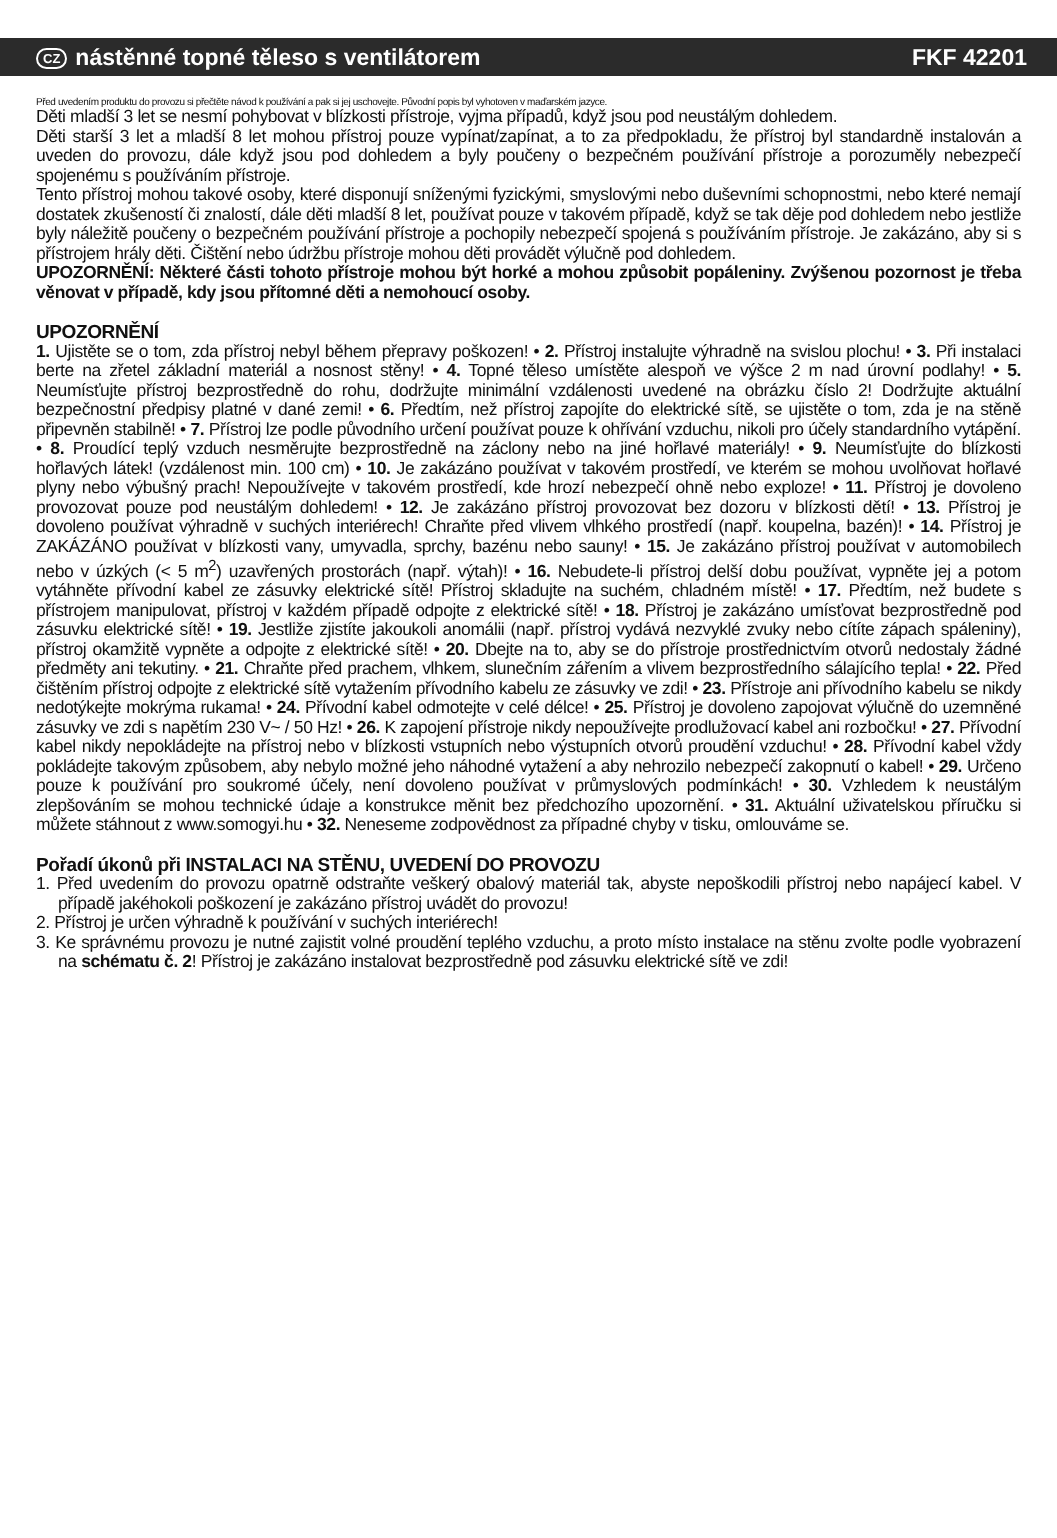CZ nástěnné topné těleso s ventilátorem FKF 42201
Před uvedením produktu do provozu si přečtěte návod k používání a pak si jej uschovejte. Původní popis byl vyhotoven v maďarském jazyce.
Děti mladší 3 let se nesmí pohybovat v blízkosti přístroje, vyjma případů, když jsou pod neustálým dohledem.
Děti starší 3 let a mladší 8 let mohou přístroj pouze vypínat/zapínat, a to za předpokladu, že přístroj byl standardně instalován a uveden do provozu, dále když jsou pod dohledem a byly poučeny o bezpečném používání přístroje a porozuměly nebezpečí spojenému s používáním přístroje.
Tento přístroj mohou takové osoby, které disponují sníženými fyzickými, smyslovými nebo duševními schopnostmi, nebo které nemají dostatek zkušeností či znalostí, dále děti mladší 8 let, používat pouze v takovém případě, když se tak děje pod dohledem nebo jestliže byly náležitě poučeny o bezpečném používání přístroje a pochopily nebezpečí spojená s používáním přístroje. Je zakázáno, aby si s přístrojem hrály děti. Čištění nebo údržbu přístroje mohou děti provádět výlučně pod dohledem.
UPOZORNĚNÍ: Některé části tohoto přístroje mohou být horké a mohou způsobit popáleniny. Zvýšenou pozornost je třeba věnovat v případě, kdy jsou přítomné děti a nemohoucí osoby.
UPOZORNĚNÍ
1. Ujistěte se o tom, zda přístroj nebyl během přepravy poškozen! • 2. Přístroj instalujte výhradně na svislou plochu! • 3. Při instalaci berte na zřetel základní materiál a nosnost stěny! • 4. Topné těleso umístěte alespoň ve výšce 2 m nad úrovní podlahy! • 5. Neumísťujte přístroj bezprostředně do rohu, dodržujte minimální vzdálenosti uvedené na obrázku číslo 2! Dodržujte aktuální bezpečnostní předpisy platné v dané zemi! • 6. Předtím, než přístroj zapojíte do elektrické sítě, se ujistěte o tom, zda je na stěně připevněn stabilně! • 7. Přístroj lze podle původního určení používat pouze k ohřívání vzduchu, nikoli pro účely standardního vytápění. • 8. Proudící teplý vzduch nesměrujte bezprostředně na záclony nebo na jiné hořlavé materiály! • 9. Neumísťujte do blízkosti hořlavých látek! (vzdálenost min. 100 cm) • 10. Je zakázáno používat v takovém prostředí, ve kterém se mohou uvolňovat hořlavé plyny nebo výbušný prach! Nepoužívejte v takovém prostředí, kde hrozí nebezpečí ohně nebo exploze! • 11. Přístroj je dovoleno provozovat pouze pod neustálým dohledem! • 12. Je zakázáno přístroj provozovat bez dozoru v blízkosti dětí! • 13. Přístroj je dovoleno používat výhradně v suchých interiérech! Chraňte před vlivem vlhkého prostředí (např. koupelna, bazén)! • 14. Přístroj je ZAKÁZÁNO používat v blízkosti vany, umyvadla, sprchy, bazénu nebo sauny! • 15. Je zakázáno přístroj používat v automobilech nebo v úzkých (< 5 m<sup>2</sup>) uzavřených prostorách (např. výtah)! • 16. Nebudete-li přístroj delší dobu používat, vypněte jej a potom vytáhněte přívodní kabel ze zásuvky elektrické sítě! Přístroj skladujte na suchém, chladném místě! • 17. Předtím, než budete s přístrojem manipulovat, přístroj v každém případě odpojte z elektrické sítě! • 18. Přístroj je zakázáno umísťovat bezprostředně pod zásuvku elektrické sítě! • 19. Jestliže zjistíte jakoukoli anomálii (např. přístroj vydává nezvyklé zvuky nebo cítíte zápach spáleniny), přístroj okamžitě vypněte a odpojte z elektrické sítě! • 20. Dbejte na to, aby se do přístroje prostřednictvím otvorů nedostaly žádné předměty ani tekutiny. • 21. Chraňte před prachem, vlhkem, slunečním zářením a vlivem bezprostředního sálajícího tepla! • 22. Před čištěním přístroj odpojte z elektrické sítě vytažením přívodního kabelu ze zásuvky ve zdi! • 23. Přístroje ani přívodního kabelu se nikdy nedotýkejte mokrýma rukama! • 24. Přívodní kabel odmotejte v celé délce! • 25. Přístroj je dovoleno zapojovat výlučně do uzemněné zásuvky ve zdi s napětím 230 V~ / 50 Hz! • 26. K zapojení přístroje nikdy nepoužívejte prodlužovací kabel ani rozbočku! • 27. Přívodní kabel nikdy nepokládejte na přístroj nebo v blízkosti vstupních nebo výstupních otvorů proudění vzduchu! • 28. Přívodní kabel vždy pokládejte takovým způsobem, aby nebylo možné jeho náhodné vytažení a aby nehrozilo nebezpečí zakopnutí o kabel! • 29. Určeno pouze k používání pro soukromé účely, není dovoleno používat v průmyslových podmínkách! • 30. Vzhledem k neustálým zlepšováním se mohou technické údaje a konstrukce měnit bez předchozího upozornění. • 31. Aktuální uživatelskou příručku si můžete stáhnout z www.somogyi.hu • 32. Neneseme zodpovědnost za případné chyby v tisku, omlouváme se.
Pořadí úkonů při INSTALACI NA STĚNU, UVEDENÍ DO PROVOZU
1. Před uvedením do provozu opatrně odstraňte veškerý obalový materiál tak, abyste nepoškodili přístroj nebo napájecí kabel. V případě jakéhokoli poškození je zakázáno přístroj uvádět do provozu!
2. Přístroj je určen výhradně k používání v suchých interiérech!
3. Ke správnému provozu je nutné zajistit volné proudění teplého vzduchu, a proto místo instalace na stěnu zvolte podle vyobrazení na schématu č. 2! Přístroj je zakázáno instalovat bezprostředně pod zásuvku elektrické sítě ve zdi!